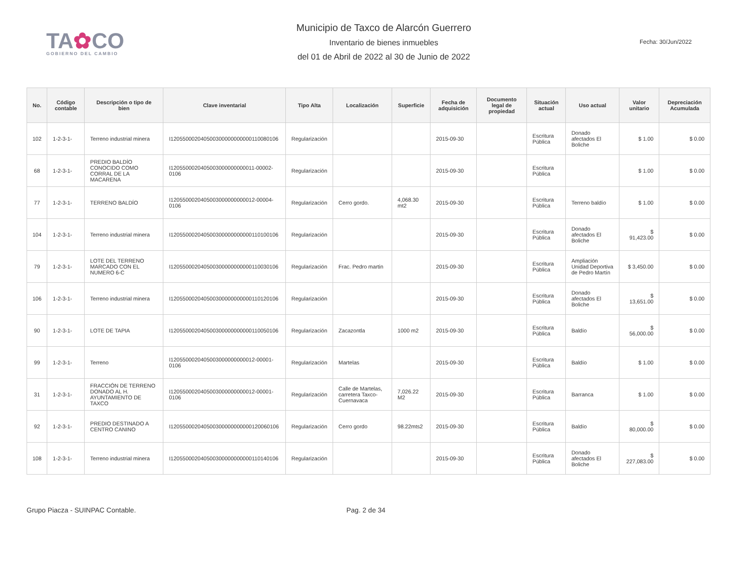TA✿CO
GOBIERNO DEL CAMBIO
Municipio de Taxco de Alarcón Guerrero
Inventario de bienes inmuebles
del 01 de Abril de 2022 al 30 de Junio de 2022
Fecha: 30/Jun/2022
| No. | Código contable | Descripción o tipo de bien | Clave inventarial | Tipo Alta | Localización | Superficie | Fecha de adquisición | Documento legal de propiedad | Situación actual | Uso actual | Valor unitario | Depreciación Acumulada |
| --- | --- | --- | --- | --- | --- | --- | --- | --- | --- | --- | --- | --- |
| 102 | 1-2-3-1- | Terreno industrial minera | I120550002040500300000000000110080106 | Regularización | | | 2015-09-30 | | Escritura Pública | Donado afectados El Boliche | $ 1.00 | $ 0.00 |
| 68 | 1-2-3-1- | PREDIO BALDÍO CONOCIDO COMO CORRAL DE LA MACARENA | I1205500020405003000000000011-00002-0106 | Regularización | | | 2015-09-30 | | Escritura Pública | | $ 1.00 | $ 0.00 |
| 77 | 1-2-3-1- | TERRENO BALDÍO | I1205500020405003000000000012-00004-0106 | Regularización | Cerro gordo. | 4,068.30 mt2 | 2015-09-30 | | Escritura Pública | Terreno baldío | $ 1.00 | $ 0.00 |
| 104 | 1-2-3-1- | Terreno industrial minera | I120550002040500300000000000110100106 | Regularización | | | 2015-09-30 | | Escritura Pública | Donado afectados El Boliche | $ 91,423.00 | $ 0.00 |
| 79 | 1-2-3-1- | LOTE DEL TERRENO MARCADO CON EL NUMERO 6-C | I120550002040500300000000000110030106 | Regularización | Frac. Pedro martin | | 2015-09-30 | | Escritura Pública | Ampliación Unidad Deportiva de Pedro Martín | $ 3,450.00 | $ 0.00 |
| 106 | 1-2-3-1- | Terreno industrial minera | I120550002040500300000000000110120106 | Regularización | | | 2015-09-30 | | Escritura Pública | Donado afectados El Boliche | $ 13,651.00 | $ 0.00 |
| 90 | 1-2-3-1- | LOTE DE TAPIA | I120550002040500300000000000110050106 | Regularización | Zacazontla | 1000 m2 | 2015-09-30 | | Escritura Pública | Baldío | $ 56,000.00 | $ 0.00 |
| 99 | 1-2-3-1- | Terreno | I1205500020405003000000000012-00001-0106 | Regularización | Martelas | | 2015-09-30 | | Escritura Pública | Baldío | $ 1.00 | $ 0.00 |
| 31 | 1-2-3-1- | FRACCIÓN DE TERRENO DONADO AL H. AYUNTAMIENTO DE TAXCO | I1205500020405003000000000012-00001-0106 | Regularización | Calle de Martelas, carretera Taxco-Cuernavaca | 7,026.22 M2 | 2015-09-30 | | Escritura Pública | Barranca | $ 1.00 | $ 0.00 |
| 92 | 1-2-3-1- | PREDIO DESTINADO A CENTRO CANINO | I120550002040500300000000000120060106 | Regularización | Cerro gordo | 98.22mts2 | 2015-09-30 | | Escritura Pública | Baldío | $ 80,000.00 | $ 0.00 |
| 108 | 1-2-3-1- | Terreno industrial minera | I120550002040500300000000000110140106 | Regularización | | | 2015-09-30 | | Escritura Pública | Donado afectados El Boliche | $ 227,083.00 | $ 0.00 |
Grupo Piacza - SUINPAC Contable. Pag. 2 de 34